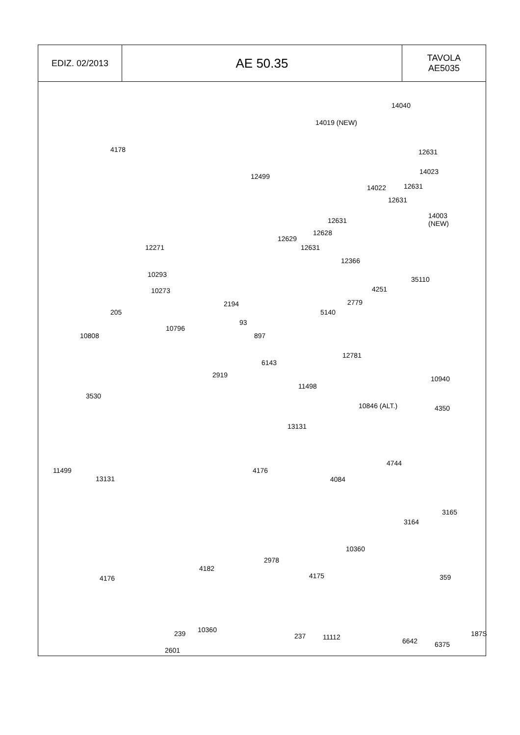| EDIZ. 02/2013 | AE 50.35 | TAVOLA AE5035 |
4178
14040
14019 (NEW)
12631
14023
14022 12631
12631
12499
14003
(NEW) 12631
12628
12629
12631
12366
12271
10293
10273
35110
4251
2779
5140
2194
205
93
10796
10808 897
12781
6143
2919 10940
11498
3530
10846 (ALT.) 4350
13131
11499
13131
4176
4744
4084
3165
3164
10360
2978
4182
359 4175 4176
10360
11112
6375
2601
239 237
6642
187S